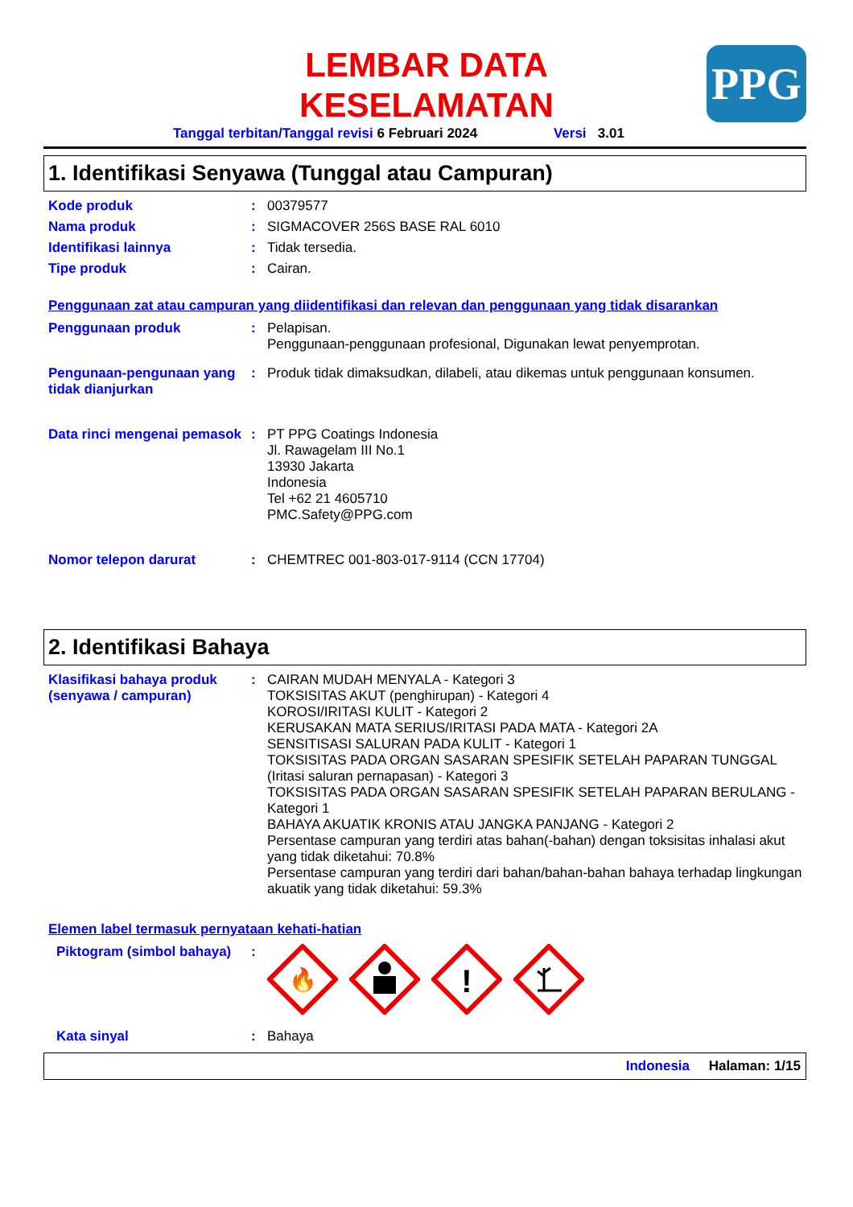LEMBAR DATA
KESELAMATAN
PPG
Tanggal terbitan/Tanggal revisi 6 Februari 2024 Versi 3.01
1. Identifikasi Senyawa (Tunggal atau Campuran)
Kode produk : 00379577
Nama produk : SIGMACOVER 256S BASE RAL 6010
Identifikasi lainnya : Tidak tersedia.
Tipe produk : Cairan.
Penggunaan zat atau campuran yang diidentifikasi dan relevan dan penggunaan yang tidak disarankan
Penggunaan produk : Pelapisan.
Penggunaan-penggunaan profesional, Digunakan lewat penyemprotan.
Pengunaan-pengunaan yang tidak dianjurkan
: Produk tidak dimaksudkan, dilabeli, atau dikemas untuk penggunaan konsumen.
Data rinci mengenai pemasok
: PT PPG Coatings Indonesia
Jl. Rawagelam III No.1
13930 Jakarta
Indonesia
Tel +62 21 4605710
PMC.Safety@PPG.com
Nomor telepon darurat : CHEMTREC 001-803-017-9114 (CCN 17704)
2. Identifikasi Bahaya
Klasifikasi bahaya produk (senyawa / campuran)
: CAIRAN MUDAH MENYALA - Kategori 3
TOKSISITAS AKUT (penghirupan) - Kategori 4
KOROSI/IRITASI KULIT - Kategori 2
KERUSAKAN MATA SERIUS/IRITASI PADA MATA - Kategori 2A
SENSITISASI SALURAN PADA KULIT - Kategori 1
TOKSISITAS PADA ORGAN SASARAN SPESIFIK SETELAH PAPARAN TUNGGAL (Iritasi saluran pernapasan) - Kategori 3
TOKSISITAS PADA ORGAN SASARAN SPESIFIK SETELAH PAPARAN BERULANG - Kategori 1
BAHAYA AKUATIK KRONIS ATAU JANGKA PANJANG - Kategori 2
Persentase campuran yang terdiri atas bahan(-bahan) dengan toksisitas inhalasi akut yang tidak diketahui: 70.8%
Persentase campuran yang terdiri dari bahan/bahan-bahan bahaya terhadap lingkungan akuatik yang tidak diketahui: 59.3%
Elemen label termasuk pernyataan kehati-hatian
Piktogram (simbol bahaya)
:
🔥
!
Kata sinyal : Bahaya
Indonesia Halaman: 1/15